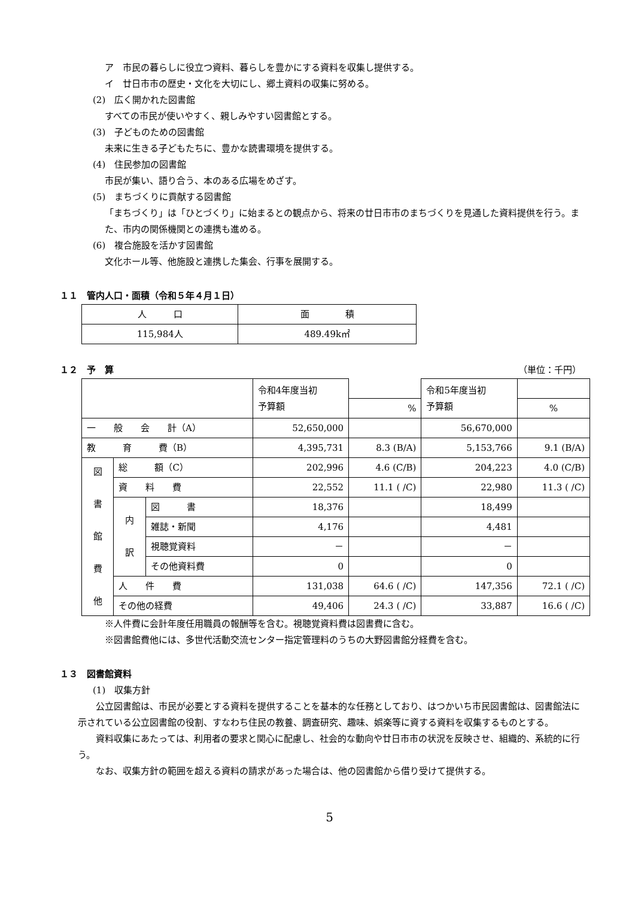ア　市民の暮らしに役立つ資料、暮らしを豊かにする資料を収集し提供する。
イ　廿日市市の歴史・文化を大切にし、郷土資料の収集に努める。
(2)　広く開かれた図書館
すべての市民が使いやすく、親しみやすい図書館とする。
(3)　子どものための図書館
未来に生きる子どもたちに、豊かな読書環境を提供する。
(4)　住民参加の図書館
市民が集い、語り合う、本のある広場をめざす。
(5)　まちづくりに貢献する図書館
「まちづくり」は「ひとづくり」に始まるとの観点から、将来の廿日市市のまちづくりを見通した資料提供を行う。また、市内の関係機関との連携も進める。
(6)　複合施設を活かす図書館
文化ホール等、他施設と連携した集会、行事を展開する。
１１　管内人口・面積（令和５年４月１日）
| 人 口 | 面 積 |
| 115,984人 | 489.49k㎡ |
１２　予　算 （単位：千円）
| | | | 令和4年度当初 予算額 | | 令和5年度当初 予算額 | |
| | | | | % | | % |
| 一 般 会 計（A） | | | 52,650,000 | | 56,670,000 | |
| 教 育 費（B） | | | 4,395,731 | 8.3 (B/A) | 5,153,766 | 9.1 (B/A) |
| 図 書 館 費 他 | 総 額（C） | | 202,996 | 4.6 (C/B) | 204,223 | 4.0 (C/B) |
| | 資 料 費 | | 22,552 | 11.1 ( /C) | 22,980 | 11.3 ( /C) |
| | 内 訳 | 図 書 | 18,376 | | 18,499 | |
| | | 雑誌・新聞 | 4,176 | | 4,481 | |
| | | 視聴覚資料 | － | | － | |
| | | その他資料費 | 0 | | 0 | |
| | 人 件 費 | | 131,038 | 64.6 ( /C) | 147,356 | 72.1 ( /C) |
| | その他の経費 | | 49,406 | 24.3 ( /C) | 33,887 | 16.6 ( /C) |
※人件費に会計年度任用職員の報酬等を含む。視聴覚資料費は図書費に含む。
※図書館費他には、多世代活動交流センター指定管理料のうちの大野図書館分経費を含む。
１３　図書館資料
(1)　収集方針
　　公立図書館は、市民が必要とする資料を提供することを基本的な任務としており、はつかいち市民図書館は、図書館法に示されている公立図書館の役割、すなわち住民の教養、調査研究、趣味、娯楽等に資する資料を収集するものとする。
　　資料収集にあたっては、利用者の要求と関心に配慮し、社会的な動向や廿日市市の状況を反映させ、組織的、系統的に行う。
　　なお、収集方針の範囲を超える資料の請求があった場合は、他の図書館から借り受けて提供する。
5